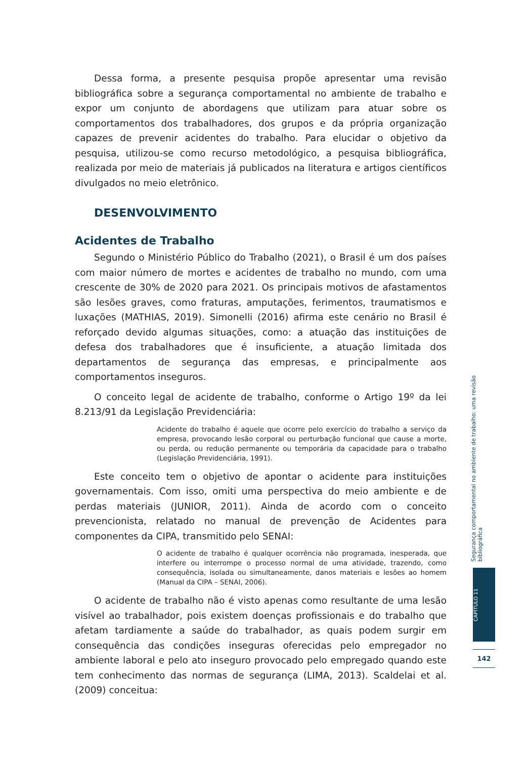Dessa forma, a presente pesquisa propõe apresentar uma revisão bibliográfica sobre a segurança comportamental no ambiente de trabalho e expor um conjunto de abordagens que utilizam para atuar sobre os comportamentos dos trabalhadores, dos grupos e da própria organização capazes de prevenir acidentes do trabalho. Para elucidar o objetivo da pesquisa, utilizou-se como recurso metodológico, a pesquisa bibliográfica, realizada por meio de materiais já publicados na literatura e artigos científicos divulgados no meio eletrônico.
DESENVOLVIMENTO
Acidentes de Trabalho
Segundo o Ministério Público do Trabalho (2021), o Brasil é um dos países com maior número de mortes e acidentes de trabalho no mundo, com uma crescente de 30% de 2020 para 2021. Os principais motivos de afastamentos são lesões graves, como fraturas, amputações, ferimentos, traumatismos e luxações (MATHIAS, 2019). Simonelli (2016) afirma este cenário no Brasil é reforçado devido algumas situações, como: a atuação das instituições de defesa dos trabalhadores que é insuficiente, a atuação limitada dos departamentos de segurança das empresas, e principalmente aos comportamentos inseguros.
O conceito legal de acidente de trabalho, conforme o Artigo 19º da lei 8.213/91 da Legislação Previdenciária:
Acidente do trabalho é aquele que ocorre pelo exercício do trabalho a serviço da empresa, provocando lesão corporal ou perturbação funcional que cause a morte, ou perda, ou redução permanente ou temporária da capacidade para o trabalho (Legislação Previdenciária, 1991).
Este conceito tem o objetivo de apontar o acidente para instituições governamentais. Com isso, omiti uma perspectiva do meio ambiente e de perdas materiais (JUNIOR, 2011). Ainda de acordo com o conceito prevencionista, relatado no manual de prevenção de Acidentes para componentes da CIPA, transmitido pelo SENAI:
O acidente de trabalho é qualquer ocorrência não programada, inesperada, que interfere ou interrompe o processo normal de uma atividade, trazendo, como consequência, isolada ou simultaneamente, danos materiais e lesões ao homem (Manual da CIPA – SENAI, 2006).
O acidente de trabalho não é visto apenas como resultante de uma lesão visível ao trabalhador, pois existem doenças profissionais e do trabalho que afetam tardiamente a saúde do trabalhador, as quais podem surgir em consequência das condições inseguras oferecidas pelo empregador no ambiente laboral e pelo ato inseguro provocado pelo empregado quando este tem conhecimento das normas de segurança (LIMA, 2013). Scaldelai et al. (2009) conceitua:
Segurança comportamental no ambiente de trabalho: uma revisão bibliográfica
CAPÍTULO 11
142